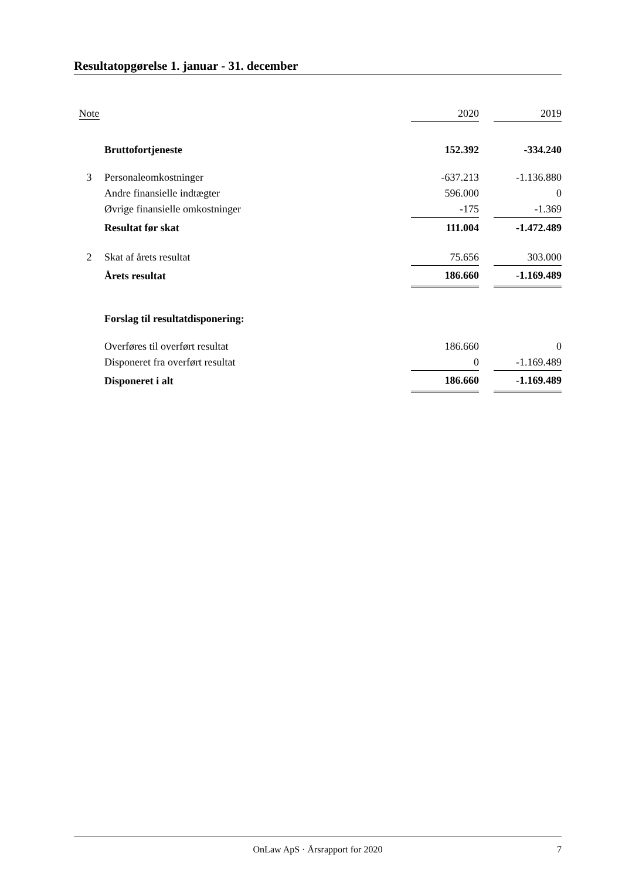Resultatopgørelse 1. januar - 31. december
| Note | | 2020 | | 2019 |
| --- | --- | --- | --- | --- |
| | Bruttofortjeneste | 152.392 | | -334.240 |
| 3 | Personaleomkostninger | -637.213 | | -1.136.880 |
| | Andre finansielle indtægter | 596.000 | | 0 |
| | Øvrige finansielle omkostninger | -175 | | -1.369 |
| | Resultat før skat | 111.004 | | -1.472.489 |
| 2 | Skat af årets resultat | 75.656 | | 303.000 |
| | Årets resultat | 186.660 | | -1.169.489 |
| | Forslag til resultatdisponering: | | | |
| | Overføres til overført resultat | 186.660 | | 0 |
| | Disponeret fra overført resultat | 0 | | -1.169.489 |
| | Disponeret i alt | 186.660 | | -1.169.489 |
OnLaw ApS · Årsrapport for 2020 7